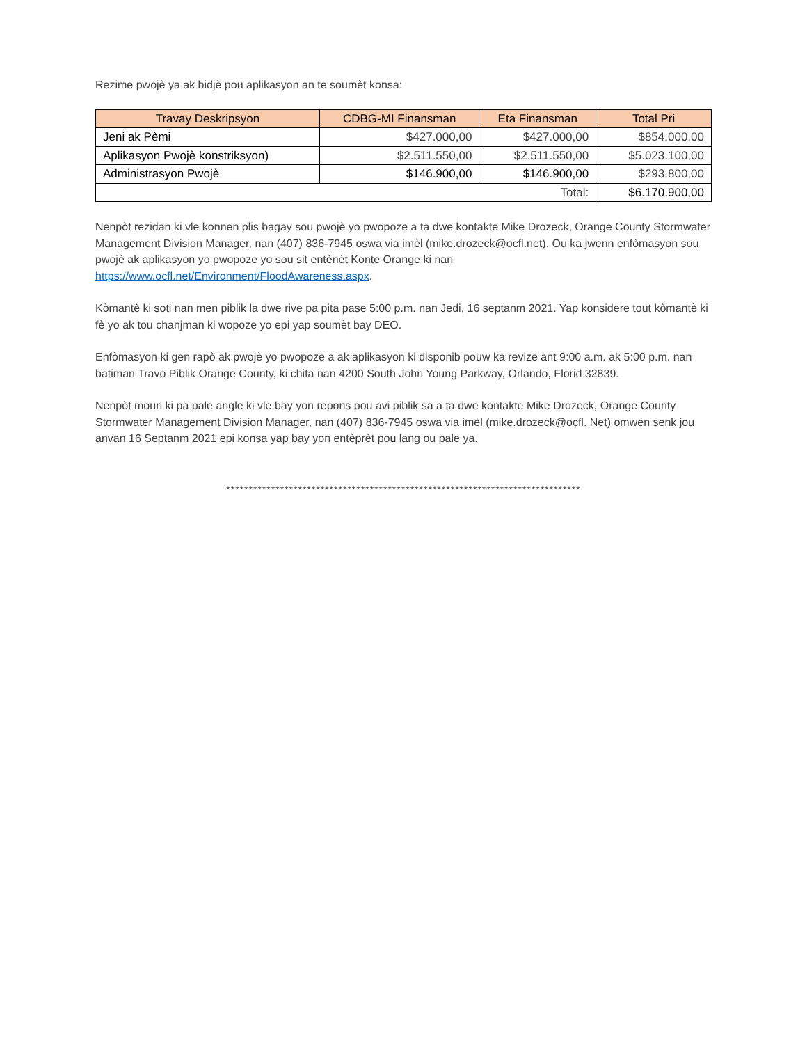Rezime pwojè ya ak bidjè pou aplikasyon an te soumèt konsa:
| Travay Deskripsyon | CDBG-MI Finansman | Eta Finansman | Total Pri |
| --- | --- | --- | --- |
| Jeni ak Pèmi | $427.000,00 | $427.000,00 | $854.000,00 |
| Aplikasyon Pwojè konstriksyon) | $2.511.550,00 | $2.511.550,00 | $5.023.100,00 |
| Administrasyon Pwojè | $146.900,00 | $146.900,00 | $293.800,00 |
| Total: | | | $6.170.900,00 |
Nenpòt rezidan ki vle konnen plis bagay sou pwojè yo pwopoze a ta dwe kontakte Mike Drozeck, Orange County Stormwater Management Division Manager, nan (407) 836-7945 oswa via imèl (mike.drozeck@ocfl.net). Ou ka jwenn enfòmasyon sou pwojè ak aplikasyon yo pwopoze yo sou sit entènèt Konte Orange ki nan https://www.ocfl.net/Environment/FloodAwareness.aspx.
Kòmantè ki soti nan men piblik la dwe rive pa pita pase 5:00 p.m. nan Jedi, 16 septanm 2021. Yap konsidere tout kòmantè ki fè yo ak tou chanjman ki wopoze yo epi yap soumèt bay DEO.
Enfòmasyon ki gen rapò ak pwojè yo pwopoze a ak aplikasyon ki disponib pouw ka revize ant 9:00 a.m. ak 5:00 p.m. nan batiman Travo Piblik Orange County, ki chita nan 4200 South John Young Parkway, Orlando, Florid 32839.
Nenpòt moun ki pa pale angle ki vle bay yon repons pou avi piblik sa a ta dwe kontakte Mike Drozeck, Orange County Stormwater Management Division Manager, nan (407) 836-7945 oswa via imèl (mike.drozeck@ocfl. Net) omwen senk jou anvan 16 Septanm 2021 epi konsa yap bay yon entèprèt pou lang ou pale ya.
*******************************************************************************